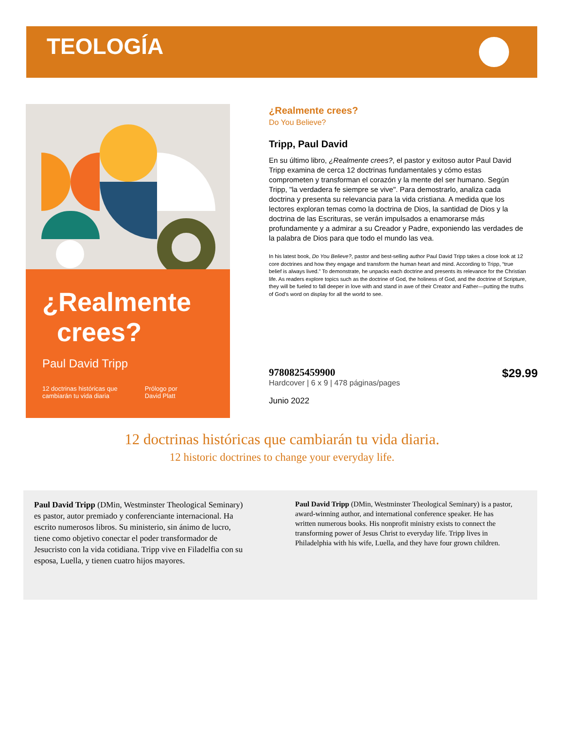TEOLOGÍA
¿Realmente
crees?
Paul David Tripp
12 doctrinas históricas que
cambiarán tu vida diaria Prólogo por
David Platt
¿Realmente crees?
Do You Believe?
Tripp, Paul David
En su último libro, ¿Realmente crees?, el pastor y exitoso autor Paul David Tripp examina de cerca 12 doctrinas fundamentales y cómo estas comprometen y transforman el corazón y la mente del ser humano. Según Tripp, "la verdadera fe siempre se vive". Para demostrarlo, analiza cada doctrina y presenta su relevancia para la vida cristiana. A medida que los lectores exploran temas como la doctrina de Dios, la santidad de Dios y la doctrina de las Escrituras, se verán impulsados a enamorarse más profundamente y a admirar a su Creador y Padre, exponiendo las verdades de la palabra de Dios para que todo el mundo las vea.
In his latest book, Do You Believe?, pastor and best-selling author Paul David Tripp takes a close look at 12 core doctrines and how they engage and transform the human heart and mind. According to Tripp, “true belief is always lived.” To demonstrate, he unpacks each doctrine and presents its relevance for the Christian life. As readers explore topics such as the doctrine of God, the holiness of God, and the doctrine of Scripture, they will be fueled to fall deeper in love with and stand in awe of their Creator and Father—putting the truths of God’s word on display for all the world to see.
$29.99 9780825459900
Hardcover | 6 x 9 | 478 páginas/pages
Junio 2022
12 doctrinas históricas que cambiarán tu vida diaria.
12 historic doctrines to change your everyday life.
Paul David Tripp (DMin, Westminster Theological Seminary) es pastor, autor premiado y conferenciante internacional. Ha escrito numerosos libros. Su ministerio, sin ánimo de lucro, tiene como objetivo conectar el poder transformador de Jesucristo con la vida cotidiana. Tripp vive en Filadelfia con su esposa, Luella, y tienen cuatro hijos mayores.
Paul David Tripp (DMin, Westminster Theological Seminary) is a pastor, award-winning author, and international conference speaker. He has written numerous books. His nonprofit ministry exists to connect the transforming power of Jesus Christ to everyday life. Tripp lives in Philadelphia with his wife, Luella, and they have four grown children.